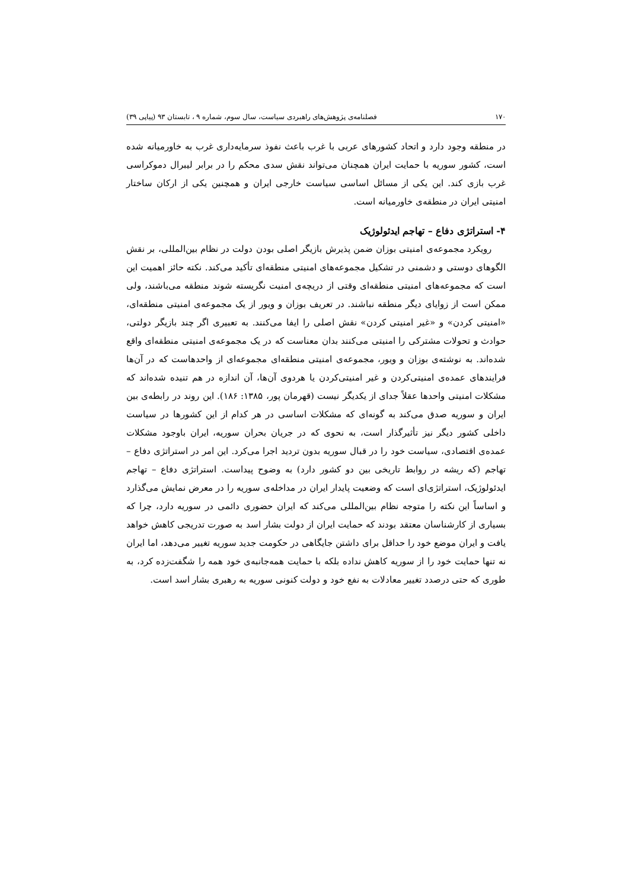۱۷۰ فصلنامه‌ی پژوهش‌های راهبردی سیاست، سال سوم، شماره ۹ ، تابستان ۹۳ (پیاپی ۳۹)
در منطقه وجود دارد و اتحاد کشورهای عربی با غرب باعث نفوذ سرمایه‌داری غرب به خاورمیانه شده است، کشور سوریه با حمایت ایران همچنان می‌تواند نقش سدی محکم را در برابر لیبرال دموکراسی غرب بازی کند. این یکی از مسائل اساسی سیاست خارجی ایران و همچنین یکی از ارکان ساختار امنیتی ایران در منطقه‌ی خاورمیانه است.
۴- استراتژی دفاع – تهاجم ایدئولوژیک
رویکرد مجموعه‌ی امنیتی بوزان ضمن پذیرش بازیگر اصلی بودن دولت در نظام بین‌المللی، بر نقش الگوهای دوستی و دشمنی در تشکیل مجموعه‌های امنیتی منطقه‌ای تأکید می‌کند. نکته حائز اهمیت این است که مجموعه‌های امنیتی منطقه‌ای وقتی از دریچه‌ی امنیت نگریسته شوند منطقه می‌باشند، ولی ممکن است از زوایای دیگر منطقه نباشند. در تعریف بوزان و ویور از یک مجموعه‌ی امنیتی منطقه‌ای، «امنیتی کردن» و «غیر امنیتی کردن» نقش اصلی را ایفا می‌کنند. به تعبیری اگر چند بازیگر دولتی، حوادث و تحولات مشترکی را امنیتی می‌کنند بدان معناست که در یک مجموعه‌ی امنیتی منطقه‌ای واقع شده‌اند. به نوشته‌ی بوزان و ویور، مجموعه‌ی امنیتی منطقه‌ای مجموعه‌ای از واحدهاست که در آن‌ها فرایندهای عمده‌ی امنیتی‌کردن و غیر امنیتی‌کردن یا هردوی آن‌ها، آن اندازه در هم تنیده شده‌اند که مشکلات امنیتی واحدها عقلاً جدای از یکدیگر نیست (قهرمان پور، ۱۳۸۵: ۱۸۶). این روند در رابطه‌ی بین ایران و سوریه صدق می‌کند به گونه‌ای که مشکلات اساسی در هر کدام از این کشورها در سیاست داخلی کشور دیگر نیز تأثیرگذار است، به نحوی که در جریان بحران سوریه، ایران باوجود مشکلات عمده‌ی اقتصادی، سیاست خود را در قبال سوریه بدون تردید اجرا می‌کرد. این امر در استراتژی دفاع – تهاجم (که ریشه در روابط تاریخی بین دو کشور دارد) به وضوح پیداست. استراتژی دفاع – تهاجم ایدئولوژیک، استراتژی‌ای است که وضعیت پایدار ایران در مداخله‌ی سوریه را در معرض نمایش می‌گذارد و اساساً این نکته را متوجه نظام بین‌المللی می‌کند که ایران حضوری دائمی در سوریه دارد، چرا که بسیاری از کارشناسان معتقد بودند که حمایت ایران از دولت بشار اسد به صورت تدریجی کاهش خواهد یافت و ایران موضع خود را حداقل برای داشتن جایگاهی در حکومت جدید سوریه تغییر می‌دهد، اما ایران نه تنها حمایت خود را از سوریه کاهش نداده بلکه با حمایت همه‌جانبه‌ی خود همه را شگفت‌زده کرد، به طوری که حتی درصدد تغییر معادلات به نفع خود و دولت کنونی سوریه به رهبری بشار اسد است.